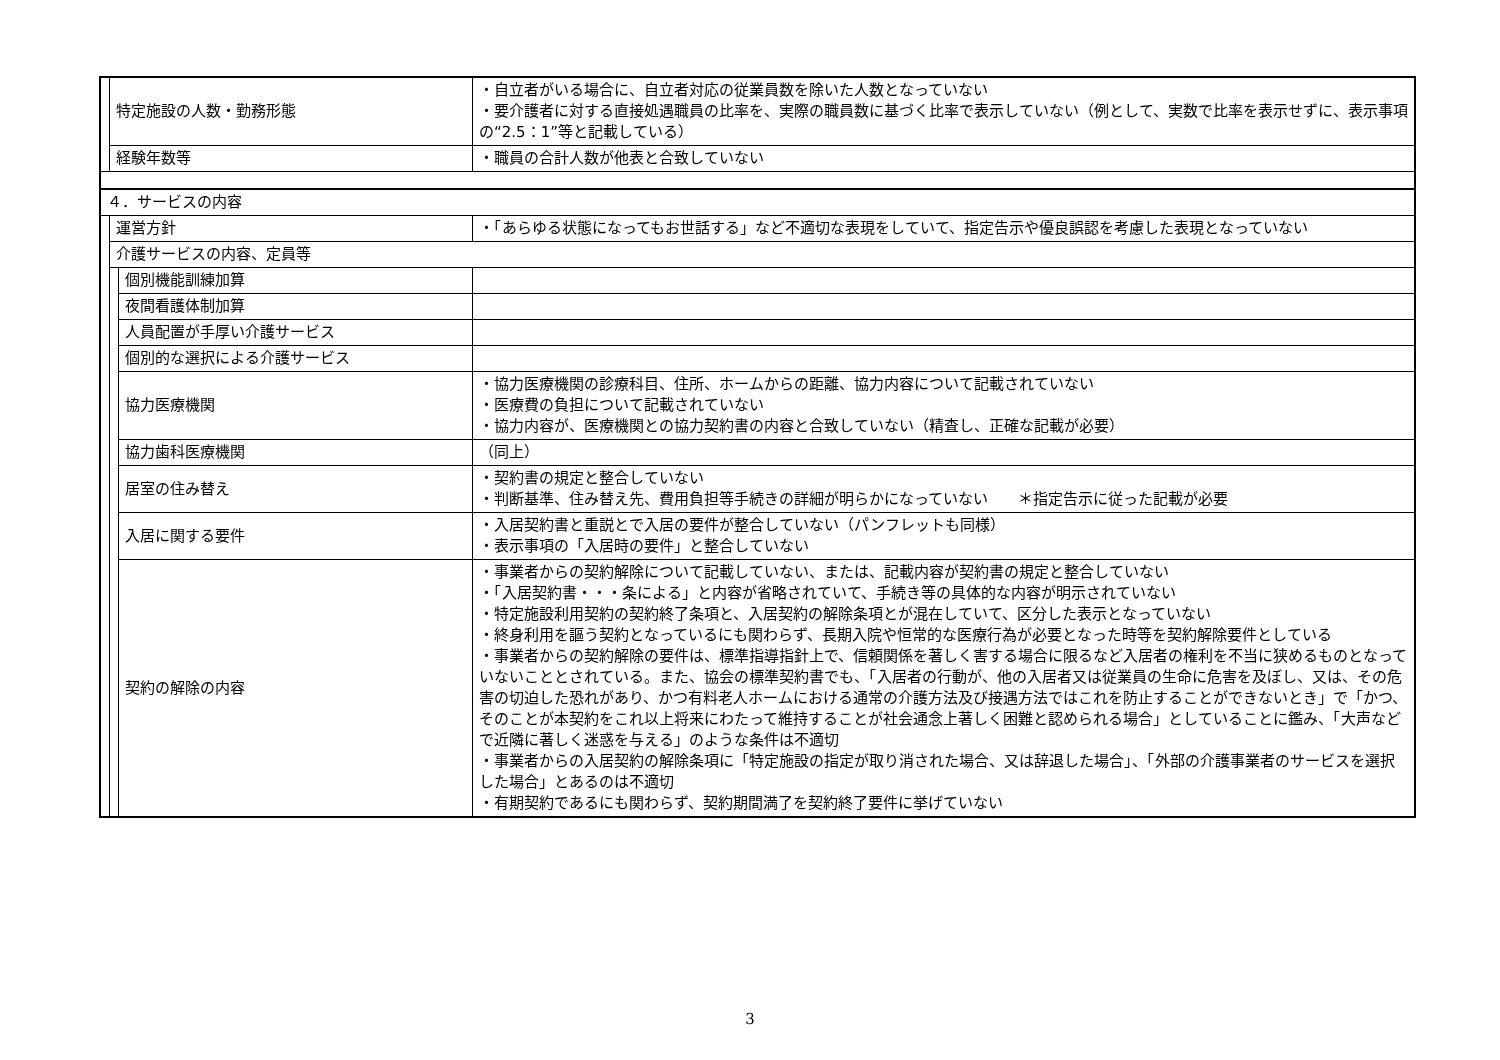| | 特定施設の人数・勤務形態 | | ・自立者がいる場合に、自立者対応の従業員数を除いた人数となっていない ・要介護者に対する直接処遇職員の比率を、実際の職員数に基づく比率で表示していない（例として、実数で比率を表示せずに、表示事項の“2.5：1”等と記載している） |
| | 経験年数等 | | ・職員の合計人数が他表と合致していない |
| ４．サービスの内容 | | | |
| | 運営方針 | | ・「あらゆる状態になってもお世話する」など不適切な表現をしていて、指定告示や優良誤認を考慮した表現となっていない |
| | 介護サービスの内容、定員等 | | |
| | | 個別機能訓練加算 | |
| | | 夜間看護体制加算 | |
| | | 人員配置が手厚い介護サービス | |
| | | 個別的な選択による介護サービス | |
| | | 協力医療機関 | ・協力医療機関の診療科目、住所、ホームからの距離、協力内容について記載されていない ・医療費の負担について記載されていない ・協力内容が、医療機関との協力契約書の内容と合致していない（精査し、正確な記載が必要） |
| | | 協力歯科医療機関 | （同上） |
| | | 居室の住み替え | ・契約書の規定と整合していない ・判断基準、住み替え先、費用負担等手続きの詳細が明らかになっていない ＊指定告示に従った記載が必要 |
| | | 入居に関する要件 | ・入居契約書と重説とで入居の要件が整合していない（パンフレットも同様） ・表示事項の「入居時の要件」と整合していない |
| | | 契約の解除の内容 | ・事業者からの契約解除について記載していない、または、記載内容が契約書の規定と整合していない ・「入居契約書・・・条による」と内容が省略されていて、手続き等の具体的な内容が明示されていない ・特定施設利用契約の契約終了条項と、入居契約の解除条項とが混在していて、区分した表示となっていない ・終身利用を謳う契約となっているにも関わらず、長期入院や恒常的な医療行為が必要となった時等を契約解除要件としている ・事業者からの契約解除の要件は、標準指導指針上で、信頼関係を著しく害する場合に限るなど入居者の権利を不当に狭めるものとなっていないこととされている。また、協会の標準契約書でも、「入居者の行動が、他の入居者又は従業員の生命に危害を及ぼし、又は、その危害の切迫した恐れがあり、かつ有料老人ホームにおける通常の介護方法及び接遇方法ではこれを防止することができないとき」で「かつ、そのことが本契約をこれ以上将来にわたって維持することが社会通念上著しく困難と認められる場合」としていることに鑑み、「大声などで近隣に著しく迷惑を与える」のような条件は不適切 ・事業者からの入居契約の解除条項に「特定施設の指定が取り消された場合、又は辞退した場合」、「外部の介護事業者のサービスを選択した場合」とあるのは不適切 ・有期契約であるにも関わらず、契約期間満了を契約終了要件に挙げていない |
3